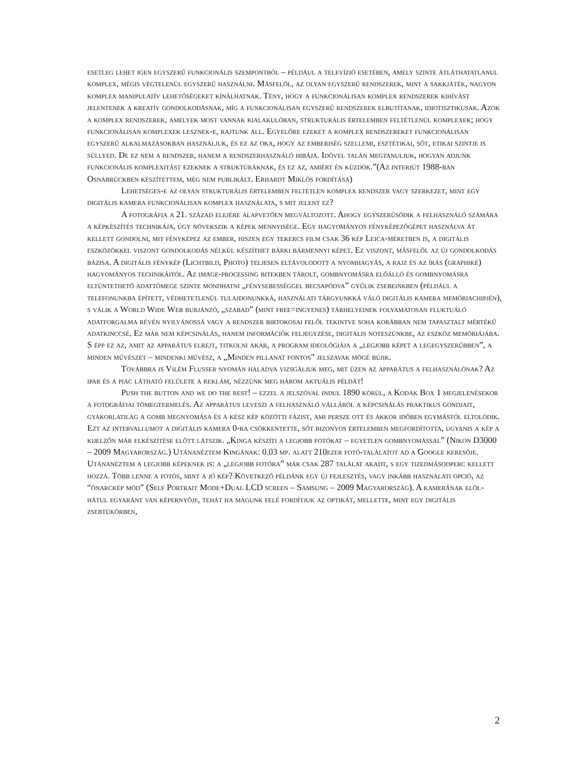esetleg lehet igen egyszerű funkcionális szempontból – például a televízió esetében, amely szinte átláthatatlanul komplex, mégis végtelenül egyszerű használni. Másfelől, az olyan egyszerű rendszerek, mint a sakkjáték, nagyon komplex manipulatív lehetőségeket kínálhatnak. Tény, hogy a funkcionálisan komplex rendszerek kihívást jelentenek a kreatív gondolkodásnak, míg a funkcionálisan egyszerű rendszerek elbutítanak, idiotisztikusak. Azok a komplex rendszerek, amelyek most vannak kialakulóban, strukturális értelemben feltétlenül komplexek; hogy funkcionálisan komplexek lesznek-e, rajtunk áll. Egyelőre ezeket a komplex rendszereket funkcionálisan egyszerű alkalmazásokban használjuk, és ez az oka, hogy az emberiség szellemi, esztétikai, sőt, etikai szintje is süllyed. De ez nem a rendszer, hanem a rendszerhasználó hibája. Idővel talán megtanuljuk, hogyan adjunk funkcionális komplexitást ezeknek a struktúráknak, és ez az, amiért én küzdök.”(Az interjút 1988-ban Osnabrückben készítettem, még nem publikált. Erhardt Miklós fordítása)
Lehetséges-e az olyan strukturális értelemben feltétlen komplex rendszer vagy szerkezet, mint egy digitális kamera funkcionálisan komplex használata, s mit jelent ez?
A fotográfia a 21. század elejére alapvetően megváltozott. Ahogy egyszerűsödik a felhasználó számára a képkészítés technikája, úgy növekszik a képek mennyisége. Egy hagyományos fényképezőgépet használva át kellett gondolni, mit fényképez az ember, hiszen egy tekercs film csak 36 kép Leica-méretben is, a digitális eszközökkel viszont gondolkodás nélkül készíthet bárki bármennyi képet. Ez viszont, másfelől az új gondolkodás bázisa. A digitális fénykép (Lichtbild, Photo) teljesen eltávolodott a nyomhagyás, a rajz és az írás (graphiké) hagyományos technikáitól. Az image-processing bitekben tárolt, gombnyomásra előálló és gombnyomásra eltüntethető adattömege szinte mondhatni „fénysebességgel becsapódva” gyűlik zsebeinkben (például a telefonunkba épített, védhetetlenül tulajdonunkká, használati tárgyunkká váló digitális kamera memóriachipjén), s válik a World Wide Web burjánzó, „szabad” (mint free=ingyenes) tárhelyeinek folyamatosan fluktuáló adatforgalma révén nyilvánossá vagy a rendszer birtokosai felől tekintve soha korábban nem tapasztalt mértékű adatkinccsé. Ez már nem képcsinálás, hanem információk feljegyzése, digitális noteszünkbe, az eszköz memóriájába. S épp ez az, amit az apparátus elrejt, titkolni akar, a program ideológiája a „legjobb képet a legegyszerűbben”, a minden művészet – mindenki művész, a „Minden pillanat fontos” jelszavak mögé bújik.
Továbbra is Vilém Flusser nyomán haladva vizsgáljuk meg, mit üzen az apparátus a felhasználónak? Az ipar és a piac látható felülete a reklám, nézzünk meg három aktuális példát!
Push the button and we do the rest! – ezzel a jelszóval indul 1890 körül, a Kodak Box 1 megjelenésekor a fotográfiai tömegtermelés. Az apparátus leveszi a felhasználó válláról a képcsinálás praktikus gondjait, gyakorlatilag a gomb megnyomása és a kész kép közötti fázist, ami persze ott és akkor időben egymástól eltolódik. Ezt az intervallumot a digitális kamera 0-ra csökkentette, sőt bizonyos értelemben megfordította, ugyanis a kép a kijelzőn már elkészítése előtt látszik. „Kinga készíti a legjobb fotókat – egyetlen gombnyomással” (Nikon D3000 – 2009 Magyarország.) Utánanéztem Kingának: 0.03 mp. alatt 210ezer fotó-találatot ad a Google keresője. Utánanéztem a legjobb képeknek is: a „legjobb fotóra” már csak 287 találat akadt, s egy tizedmásodperc kellett hozzá. Több lenne a fotós, mint a jó kép? Következő példánk egy új fejlesztés, vagy inkább használati opció, az “önarckép mód” (Self Portrait Mode+Dual LCD screen – Samsung – 2009 Magyarország). A kamerának elöl-hátul egyaránt van képernyője, tehát ha magunk felé fordítjuk az optikát, mellette, mint egy digitális zsebtükörben,
2